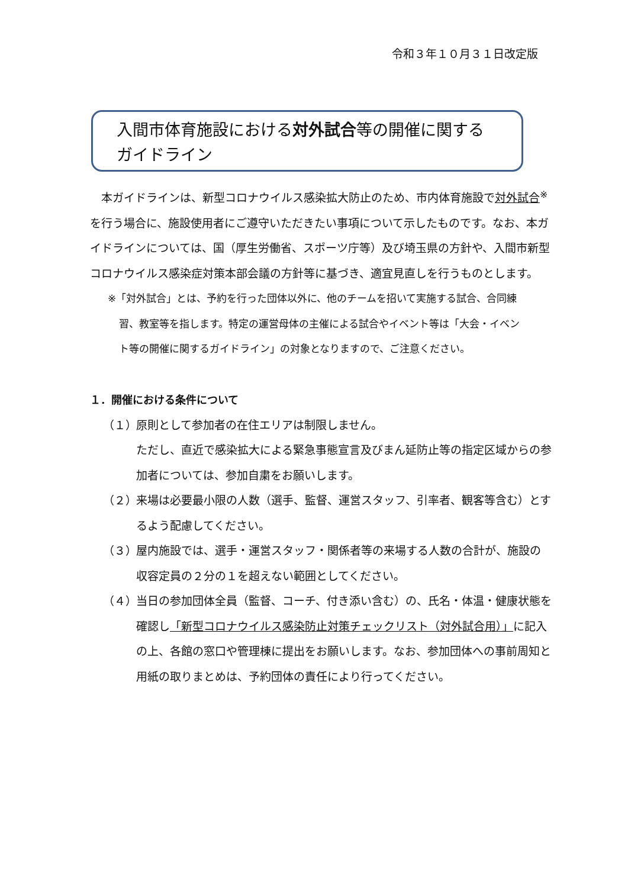令和３年１０月３１日改定版
入間市体育施設における対外試合等の開催に関する
ガイドライン
　本ガイドラインは、新型コロナウイルス感染拡大防止のため、市内体育施設で対外試合<sup>※</sup>を行う場合に、施設使用者にご遵守いただきたい事項について示したものです。なお、本ガイドラインについては、国（厚生労働省、スポーツ庁等）及び埼玉県の方針や、入間市新型コロナウイルス感染症対策本部会議の方針等に基づき、適宜見直しを行うものとします。
※「対外試合」とは、予約を行った団体以外に、他のチームを招いて実施する試合、合同練
習、教室等を指します。特定の運営母体の主催による試合やイベント等は「大会・イベン
ト等の開催に関するガイドライン」の対象となりますので、ご注意ください。
１．開催における条件について
（１） 原則として参加者の在住エリアは制限しません。
ただし、直近で感染拡大による緊急事態宣言及びまん延防止等の指定区域からの参加者については、参加自粛をお願いします。
（２） 来場は必要最小限の人数（選手、監督、運営スタッフ、引率者、観客等含む）とするよう配慮してください。
（３） 屋内施設では、選手・運営スタッフ・関係者等の来場する人数の合計が、施設の収容定員の２分の１を超えない範囲としてください。
（４） 当日の参加団体全員（監督、コーチ、付き添い含む）の、氏名・体温・健康状態を確認し「新型コロナウイルス感染防止対策チェックリスト（対外試合用）」に記入の上、各館の窓口や管理棟に提出をお願いします。なお、参加団体への事前周知と用紙の取りまとめは、予約団体の責任により行ってください。